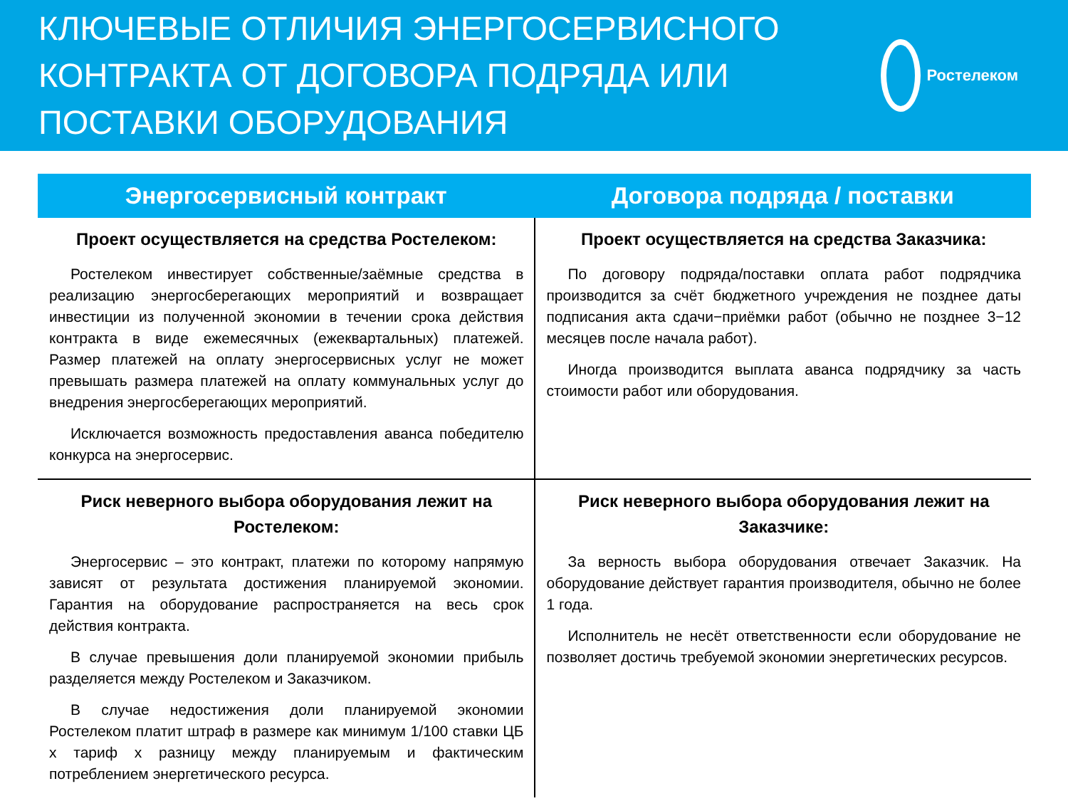КЛЮЧЕВЫЕ ОТЛИЧИЯ ЭНЕРГОСЕРВИСНОГО
КОНТРАКТА ОТ ДОГОВОРА ПОДРЯДА ИЛИ
ПОСТАВКИ ОБОРУДОВАНИЯ
Ростелеком
| Энергосервисный контракт | Договора подряда / поставки |
| --- | --- |
| Проект осуществляется на средства Ростелеком: Ростелеком инвестирует собственные/заёмные средства в реализацию энергосберегающих мероприятий и возвращает инвестиции из полученной экономии в течении срока действия контракта в виде ежемесячных (ежеквартальных) платежей. Размер платежей на оплату энергосервисных услуг не может превышать размера платежей на оплату коммунальных услуг до внедрения энергосберегающих мероприятий. Исключается возможность предоставления аванса победителю конкурса на энергосервис. | Проект осуществляется на средства Заказчика: По договору подряда/поставки оплата работ подрядчика производится за счёт бюджетного учреждения не позднее даты подписания акта сдачи−приёмки работ (обычно не позднее 3−12 месяцев после начала работ). Иногда производится выплата аванса подрядчику за часть стоимости работ или оборудования. |
| Риск неверного выбора оборудования лежит на Ростелеком: Энергосервис – это контракт, платежи по которому напрямую зависят от результата достижения планируемой экономии. Гарантия на оборудование распространяется на весь срок действия контракта. В случае превышения доли планируемой экономии прибыль разделяется между Ростелеком и Заказчиком. В случае недостижения доли планируемой экономии Ростелеком платит штраф в размере как минимум 1/100 ставки ЦБ х тариф х разницу между планируемым и фактическим потреблением энергетического ресурса. | Риск неверного выбора оборудования лежит на Заказчике: За верность выбора оборудования отвечает Заказчик. На оборудование действует гарантия производителя, обычно не более 1 года. Исполнитель не несёт ответственности если оборудование не позволяет достичь требуемой экономии энергетических ресурсов. |